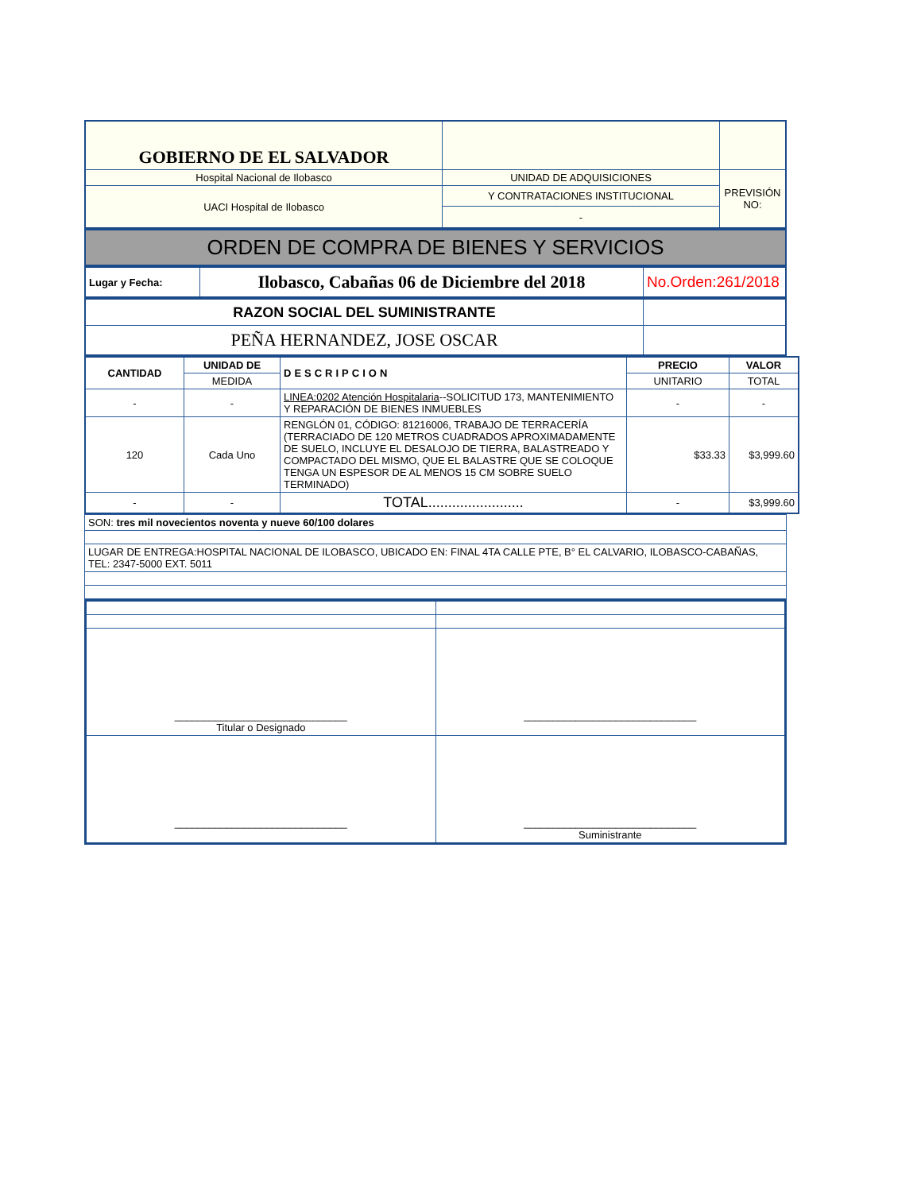| GOBIERNO DE EL SALVADOR | | |
| Hospital Nacional de Ilobasco | UNIDAD DE ADQUISICIONES | PREVISIÓN NO: |
| UACI Hospital de Ilobasco | Y CONTRATACIONES INSTITUCIONAL | |
| | - | |
ORDEN DE COMPRA DE BIENES Y SERVICIOS
| Lugar y Fecha: | Ilobasco, Cabañas 06 de Diciembre del 2018 | No.Orden:261/2018 |
| RAZON SOCIAL DEL SUMINISTRANTE | |
| PEÑA HERNANDEZ, JOSE OSCAR | |
| CANTIDAD | UNIDAD DE | DESCRIPCION | PRECIO | VALOR |
| --- | --- | --- | --- | --- |
| | MEDIDA | | UNITARIO | TOTAL |
| - | - | LINEA:0202 Atención Hospitalaria --SOLICITUD 173, MANTENIMIENTO Y REPARACIÓN DE BIENES INMUEBLES | - | - |
| 120 | Cada Uno | RENGLÓN 01, CÓDIGO: 81216006, TRABAJO DE TERRACERÍA (TERRACIADO DE 120 METROS CUADRADOS APROXIMADAMENTE DE SUELO, INCLUYE EL DESALOJO DE TIERRA, BALASTREADO Y COMPACTADO DEL MISMO, QUE EL BALASTRE QUE SE COLOQUE TENGA UN ESPESOR DE AL MENOS 15 CM SOBRE SUELO TERMINADO) | $33.33 | $3,999.60 |
| - | - | TOTAL........................ | - | $3,999.60 |
| SON: tres mil novecientos noventa y nueve 60/100 dolares |
| LUGAR DE ENTREGA:HOSPITAL NACIONAL DE ILOBASCO, UBICADO EN: FINAL 4TA CALLE PTE, B° EL CALVARIO, ILOBASCO-CABAÑAS, TEL: 2347-5000 EXT. 5011 |
| ______________________________ Titular o Designado | ______________________________ |
| ______________________________ | ______________________________ Suministrante |